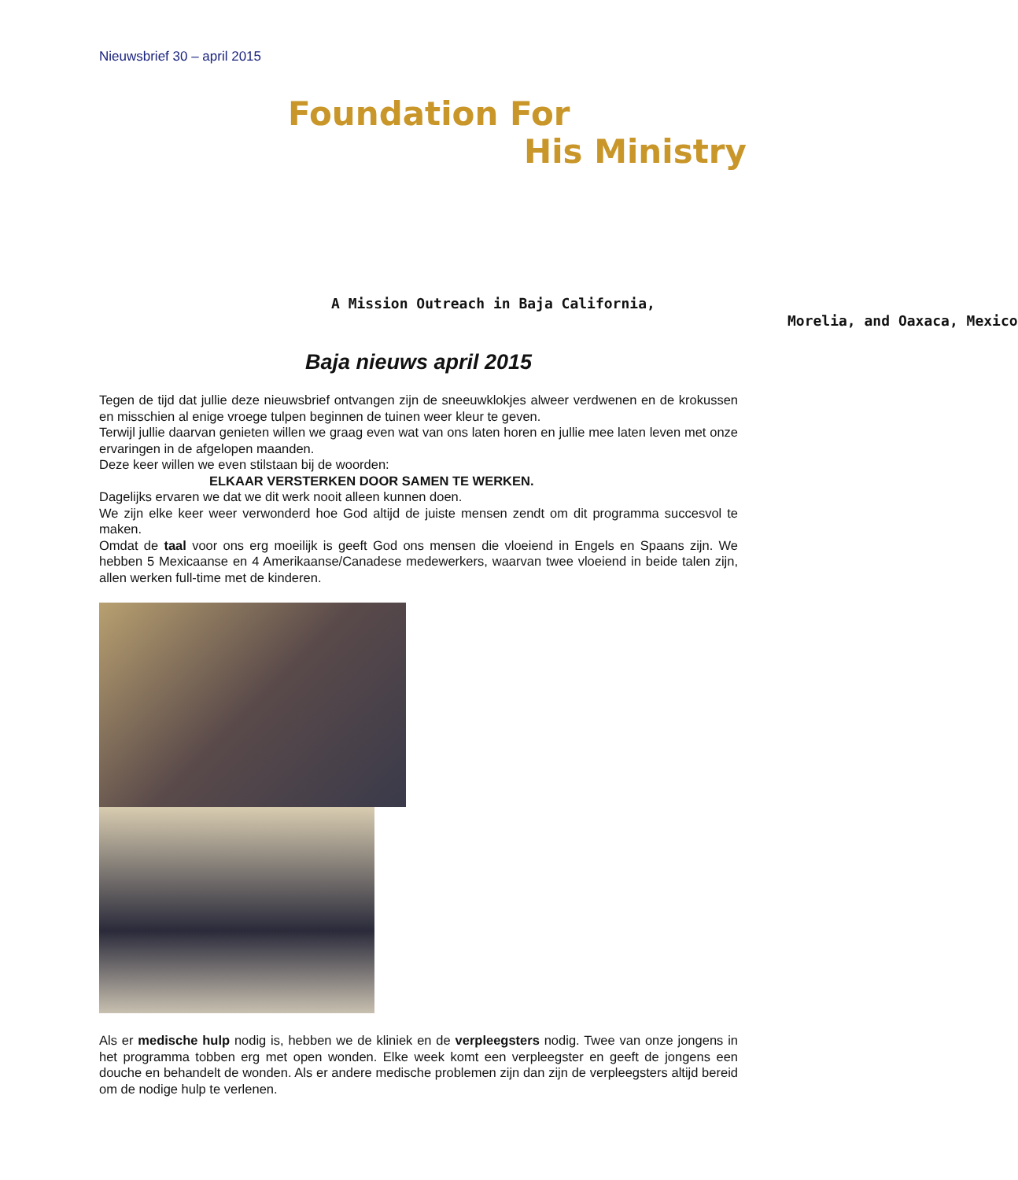Nieuwsbrief 30 – april 2015
Foundation For
His Ministry
A Mission Outreach in Baja California,
Morelia, and Oaxaca, Mexico
Baja nieuws april 2015
Tegen de tijd dat jullie deze nieuwsbrief ontvangen zijn de sneeuwklokjes alweer verdwenen en de krokussen en misschien al enige vroege tulpen beginnen de tuinen weer kleur te geven.
Terwijl jullie daarvan genieten willen we graag even wat van ons laten horen en jullie mee laten leven met onze ervaringen in de afgelopen maanden.
Deze keer willen we even stilstaan bij de woorden:
ELKAAR VERSTERKEN DOOR SAMEN TE WERKEN.
Dagelijks ervaren we dat we dit werk nooit alleen kunnen doen.
We zijn elke keer weer verwonderd hoe God altijd de juiste mensen zendt om dit programma succesvol te maken.
Omdat de taal voor ons erg moeilijk is geeft God ons mensen die vloeiend in Engels en Spaans zijn. We hebben 5 Mexicaanse en 4 Amerikaanse/Canadese medewerkers, waarvan twee vloeiend in beide talen zijn, allen werken full-time met de kinderen.
Als er medische hulp nodig is, hebben we de kliniek en de verpleegsters nodig. Twee van onze jongens in het programma tobben erg met open wonden. Elke week komt een verpleegster en geeft de jongens een douche en behandelt de wonden. Als er andere medische problemen zijn dan zijn de verpleegsters altijd bereid om de nodige hulp te verlenen.